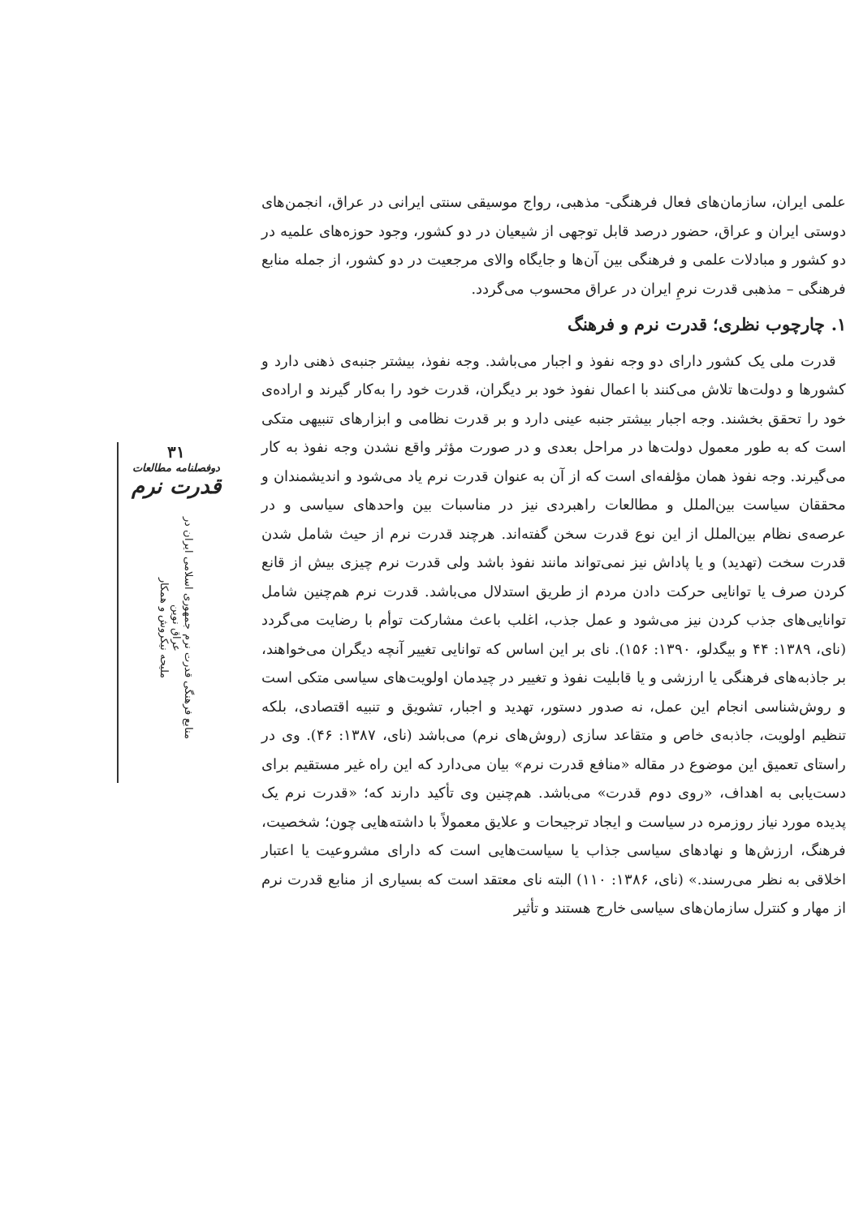علمی ایران، سازمان‌های فعال فرهنگی- مذهبی، رواج موسیقی سنتی ایرانی در عراق، انجمن‌های دوستی ایران و عراق، حضور درصد قابل توجهی از شیعیان در دو کشور، وجود حوزه‌های علمیه در دو کشور و مبادلات علمی و فرهنگی بین آن‌ها و جایگاه والای مرجعیت در دو کشور، از جمله منابع فرهنگی – مذهبی قدرت نرمِ ایران در عراق محسوب می‌گردد.
۱. چارچوب نظری؛ قدرت نرم و فرهنگ
قدرت ملی یک کشور دارای دو وجه نفوذ و اجبار می‌باشد. وجه نفوذ، بیشتر جنبه‌ی ذهنی دارد و کشورها و دولت‌ها تلاش می‌کنند با اعمال نفوذ خود بر دیگران، قدرت خود را به‌کار گیرند و اراده‌ی خود را تحقق بخشند. وجه اجبار بیشتر جنبه عینی دارد و بر قدرت نظامی و ابزارهای تنبیهی متکی است که به طور معمول دولت‌ها در مراحل بعدی و در صورت مؤثر واقع نشدن وجه نفوذ به کار می‌گیرند. وجه نفوذ همان مؤلفه‌ای است که از آن به عنوان قدرت نرم یاد می‌شود و اندیشمندان و محققان سیاست بین‌الملل و مطالعات راهبردی نیز در مناسبات بین واحدهای سیاسی و در عرصه‌ی نظام بین‌الملل از این نوع قدرت سخن گفته‌اند. هرچند قدرت نرم از حیث شامل شدن قدرت سخت (تهدید) و یا پاداش نیز نمی‌تواند مانند نفوذ باشد ولی قدرت نرم چیزی بیش از قانع کردن صرف یا توانایی حرکت دادن مردم از طریق استدلال می‌باشد. قدرت نرم هم‌چنین شامل توانایی‌های جذب کردن نیز می‌شود و عمل جذب، اغلب باعث مشارکت توأم با رضایت می‌گردد (نای، ۱۳۸۹: ۴۴ و بیگدلو، ۱۳۹۰: ۱۵۶). نای بر این اساس که توانایی تغییر آنچه دیگران می‌خواهند، بر جاذبه‌های فرهنگی یا ارزشی و یا قابلیت نفوذ و تغییر در چیدمان اولویت‌های سیاسی متکی است و روش‌شناسی انجام این عمل، نه صدور دستور، تهدید و اجبار، تشویق و تنبیه اقتصادی، بلکه تنظیم اولویت، جاذبه‌ی خاص و متقاعد سازی (روش‌های نرم) می‌باشد (نای، ۱۳۸۷: ۴۶). وی در راستای تعمیق این موضوع در مقاله «منافع قدرت نرم» بیان می‌دارد که این راه غیر مستقیم برای دست‌یابی به اهداف، «روی دوم قدرت» می‌باشد. هم‌چنین وی تأکید دارند که؛ «قدرت نرم یک پدیده مورد نیاز روزمره در سیاست و ایجاد ترجیحات و علایق معمولاً با داشته‌هایی چون؛ شخصیت، فرهنگ، ارزش‌ها و نهادهای سیاسی جذاب یا سیاست‌هایی است که دارای مشروعیت یا اعتبار اخلاقی به نظر می‌رسند.» (نای، ۱۳۸۶: ۱۱۰) البته نای معتقد است که بسیاری از منابع قدرت نرم از مهار و کنترل سازمان‌های سیاسی خارج هستند و تأثیر
۳۱
دوفصلنامه مطالعات
قدرت نرم
منابع فرهنگی قدرت نرم جمهوری اسلامی ایران در عراق نوین
ملیحه نیکروش و همکار